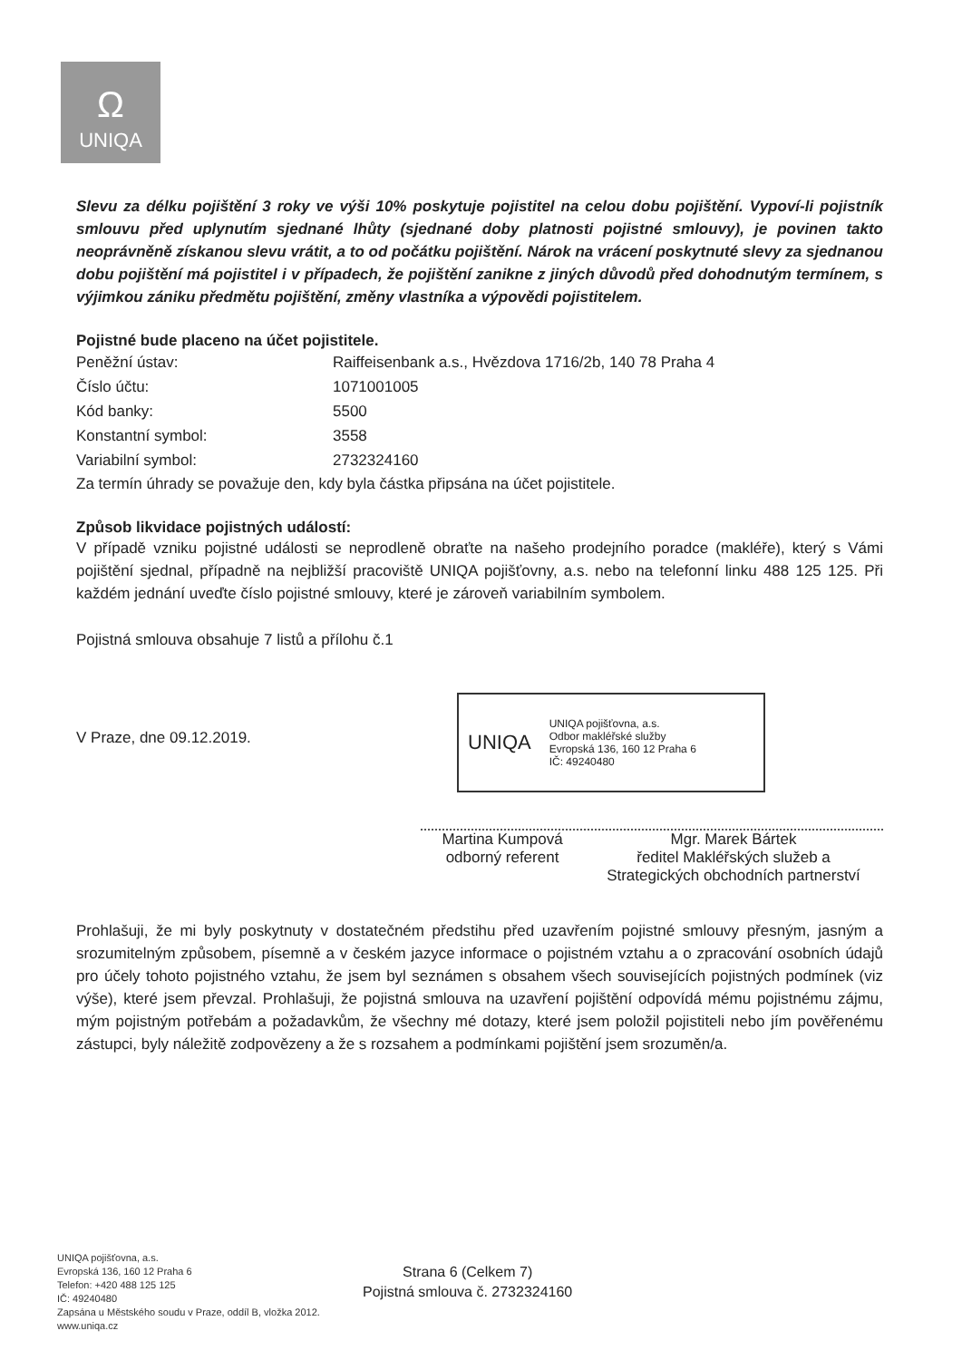Ω
UNIQA
Slevu za délku pojištění 3 roky ve výši 10% poskytuje pojistitel na celou dobu pojištění. Vypoví-li pojistník smlouvu před uplynutím sjednané lhůty (sjednané doby platnosti pojistné smlouvy), je povinen takto neoprávněně získanou slevu vrátit, a to od počátku pojištění. Nárok na vrácení poskytnuté slevy za sjednanou dobu pojištění má pojistitel i v případech, že pojištění zanikne z jiných důvodů před dohodnutým termínem, s výjimkou zániku předmětu pojištění, změny vlastníka a výpovědi pojistitelem.
Pojistné bude placeno na účet pojistitele.
| Peněžní ústav: | Raiffeisenbank a.s., Hvězdova 1716/2b, 140 78 Praha 4 |
| Číslo účtu: | 1071001005 |
| Kód banky: | 5500 |
| Konstantní symbol: | 3558 |
| Variabilní symbol: | 2732324160 |
Za termín úhrady se považuje den, kdy byla částka připsána na účet pojistitele.
Způsob likvidace pojistných událostí:
V případě vzniku pojistné události se neprodleně obraťte na našeho prodejního poradce (makléře), který s Vámi pojištění sjednal, případně na nejbližší pracoviště UNIQA pojišťovny, a.s. nebo na telefonní linku 488 125 125. Při každém jednání uveďte číslo pojistné smlouvy, které je zároveň variabilním symbolem.
Pojistná smlouva obsahuje 7 listů a přílohu č.1
V Praze, dne 09.12.2019.
UNIQA
UNIQA pojišťovna, a.s.
Odbor makléřské služby
Evropská 136, 160 12 Praha 6
IČ: 49240480
Martina Kumpová
odborný referent
Mgr. Marek Bártek
ředitel Makléřských služeb a
Strategických obchodních partnerství
Prohlašuji, že mi byly poskytnuty v dostatečném předstihu před uzavřením pojistné smlouvy přesným, jasným a srozumitelným způsobem, písemně a v českém jazyce informace o pojistném vztahu a o zpracování osobních údajů pro účely tohoto pojistného vztahu, že jsem byl seznámen s obsahem všech souvisejících pojistných podmínek (viz výše), které jsem převzal. Prohlašuji, že pojistná smlouva na uzavření pojištění odpovídá mému pojistnému zájmu, mým pojistným potřebám a požadavkům, že všechny mé dotazy, které jsem položil pojistiteli nebo jím pověřenému zástupci, byly náležitě zodpovězeny a že s rozsahem a podmínkami pojištění jsem srozuměn/a.
UNIQA pojišťovna, a.s.
Evropská 136, 160 12 Praha 6
Telefon: +420 488 125 125
IČ: 49240480
Zapsána u Městského soudu v Praze, oddíl B, vložka 2012.
www.uniqa.cz
Strana 6 (Celkem 7)
Pojistná smlouva č. 2732324160